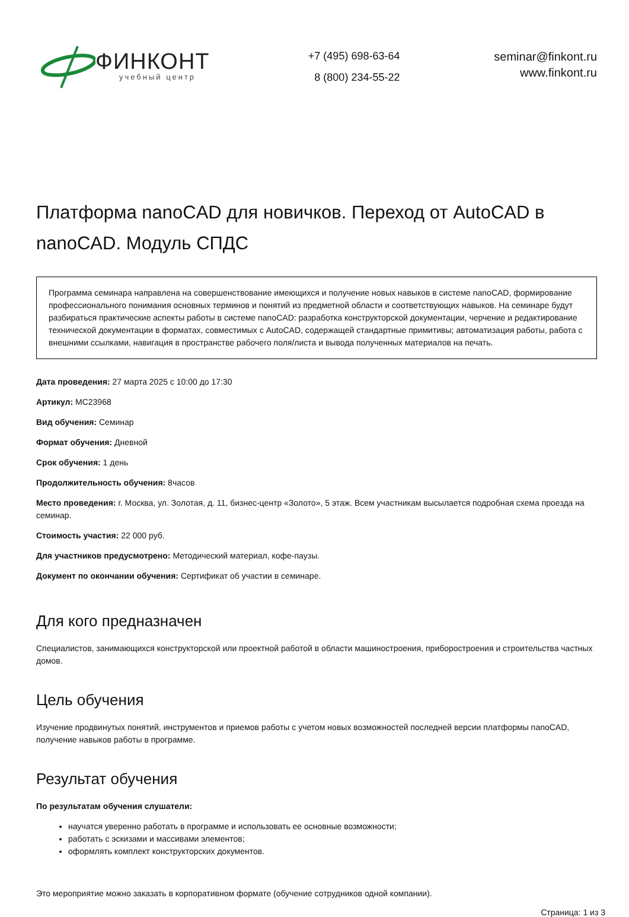ФИНКОНТ
учебный центр
+7 (495) 698-63-64
8 (800) 234-55-22
seminar@finkont.ru
www.finkont.ru
Платформа nanoCAD для новичков. Переход от AutoCAD в nanoCAD. Модуль СПДС
Программа семинара направлена на совершенствование имеющихся и получение новых навыков в системе nanoCAD, формирование профессионального понимания основных терминов и понятий из предметной области и соответствующих навыков. На семинаре будут разбираться практические аспекты работы в системе nanoCAD: разработка конструкторской документации, черчение и редактирование технической документации в форматах, совместимых с AutoCAD, содержащей стандартные примитивы; автоматизация работы, работа с внешними ссылками, навигация в пространстве рабочего поля/листа и вывода полученных материалов на печать.
Дата проведения: 27 марта 2025 с 10:00 до 17:30
Артикул: МС23968
Вид обучения: Семинар
Формат обучения: Дневной
Срок обучения: 1 день
Продолжительность обучения: 8часов
Место проведения: г. Москва, ул. Золотая, д. 11, бизнес-центр «Золото», 5 этаж. Всем участникам высылается подробная схема проезда на семинар.
Стоимость участия: 22 000 руб.
Для участников предусмотрено: Методический материал, кофе-паузы.
Документ по окончании обучения: Сертификат об участии в семинаре.
Для кого предназначен
Специалистов, занимающихся конструкторской или проектной работой в области машиностроения, приборостроения и строительства частных домов.
Цель обучения
Изучение продвинутых понятий, инструментов и приемов работы с учетом новых возможностей последней версии платформы nanoCAD, получение навыков работы в программе.
Результат обучения
По результатам обучения слушатели:
научатся уверенно работать в программе и использовать ее основные возможности;
работать с эскизами и массивами элементов;
оформлять комплект конструкторских документов.
Это мероприятие можно заказать в корпоративном формате (обучение сотрудников одной компании).
Страница: 1 из 3